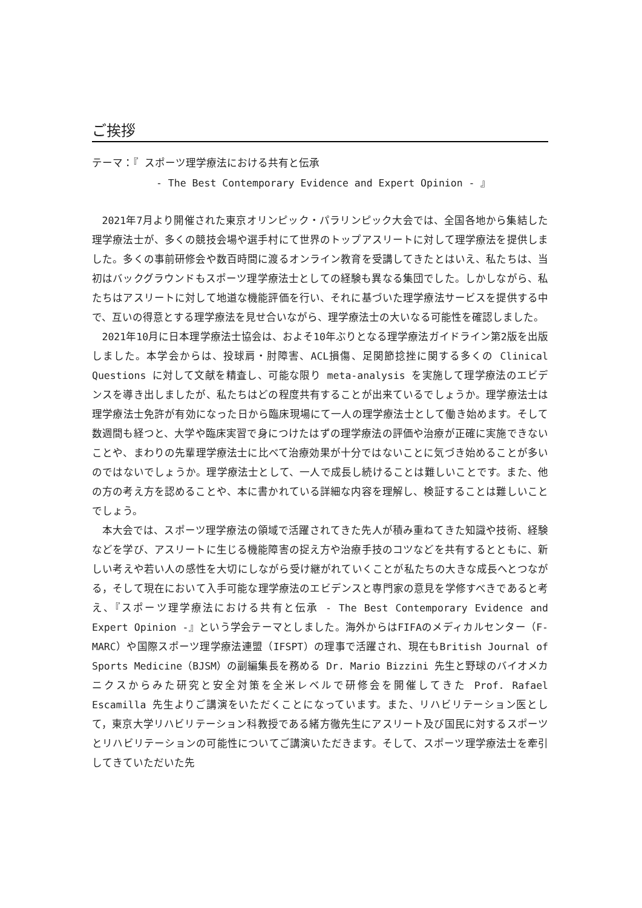ご挨拶
テーマ：『 スポーツ理学療法における共有と伝承
- The Best Contemporary Evidence and Expert Opinion - 』
2021年7月より開催された東京オリンピック・パラリンピック大会では、全国各地から集結した理学療法士が、多くの競技会場や選手村にて世界のトップアスリートに対して理学療法を提供しました。多くの事前研修会や数百時間に渡るオンライン教育を受講してきたとはいえ、私たちは、当初はバックグラウンドもスポーツ理学療法士としての経験も異なる集団でした。しかしながら、私たちはアスリートに対して地道な機能評価を行い、それに基づいた理学療法サービスを提供する中で、互いの得意とする理学療法を見せ合いながら、理学療法士の大いなる可能性を確認しました。
2021年10月に日本理学療法士協会は、およそ10年ぶりとなる理学療法ガイドライン第2版を出版しました。本学会からは、投球肩・肘障害、ACL損傷、足関節捻挫に関する多くの Clinical Questions に対して文献を精査し、可能な限り meta-analysis を実施して理学療法のエビデンスを導き出しましたが、私たちはどの程度共有することが出来ているでしょうか。理学療法士は理学療法士免許が有効になった日から臨床現場にて一人の理学療法士として働き始めます。そして数週間も経つと、大学や臨床実習で身につけたはずの理学療法の評価や治療が正確に実施できないことや、まわりの先輩理学療法士に比べて治療効果が十分ではないことに気づき始めることが多いのではないでしょうか。理学療法士として、一人で成長し続けることは難しいことです。また、他の方の考え方を認めることや、本に書かれている詳細な内容を理解し、検証することは難しいことでしょう。
本大会では、スポーツ理学療法の領域で活躍されてきた先人が積み重ねてきた知識や技術、経験などを学び、アスリートに生じる機能障害の捉え方や治療手技のコツなどを共有するとともに、新しい考えや若い人の感性を大切にしながら受け継がれていくことが私たちの大きな成長へとつながる，そして現在において入手可能な理学療法のエビデンスと専門家の意見を学修すべきであると考え、『スポーツ理学療法における共有と伝承 - The Best Contemporary Evidence and Expert Opinion -』という学会テーマとしました。海外からはFIFAのメディカルセンター（F-MARC）や国際スポーツ理学療法連盟（IFSPT）の理事で活躍され、現在もBritish Journal of Sports Medicine（BJSM）の副編集長を務める Dr. Mario Bizzini 先生と野球のバイオメカニクスからみた研究と安全対策を全米レベルで研修会を開催してきた Prof. Rafael Escamilla 先生よりご講演をいただくことになっています。また、リハビリテーション医として，東京大学リハビリテーション科教授である緒方徹先生にアスリート及び国民に対するスポーツとリハビリテーションの可能性についてご講演いただきます。そして、スポーツ理学療法士を牽引してきていただいた先